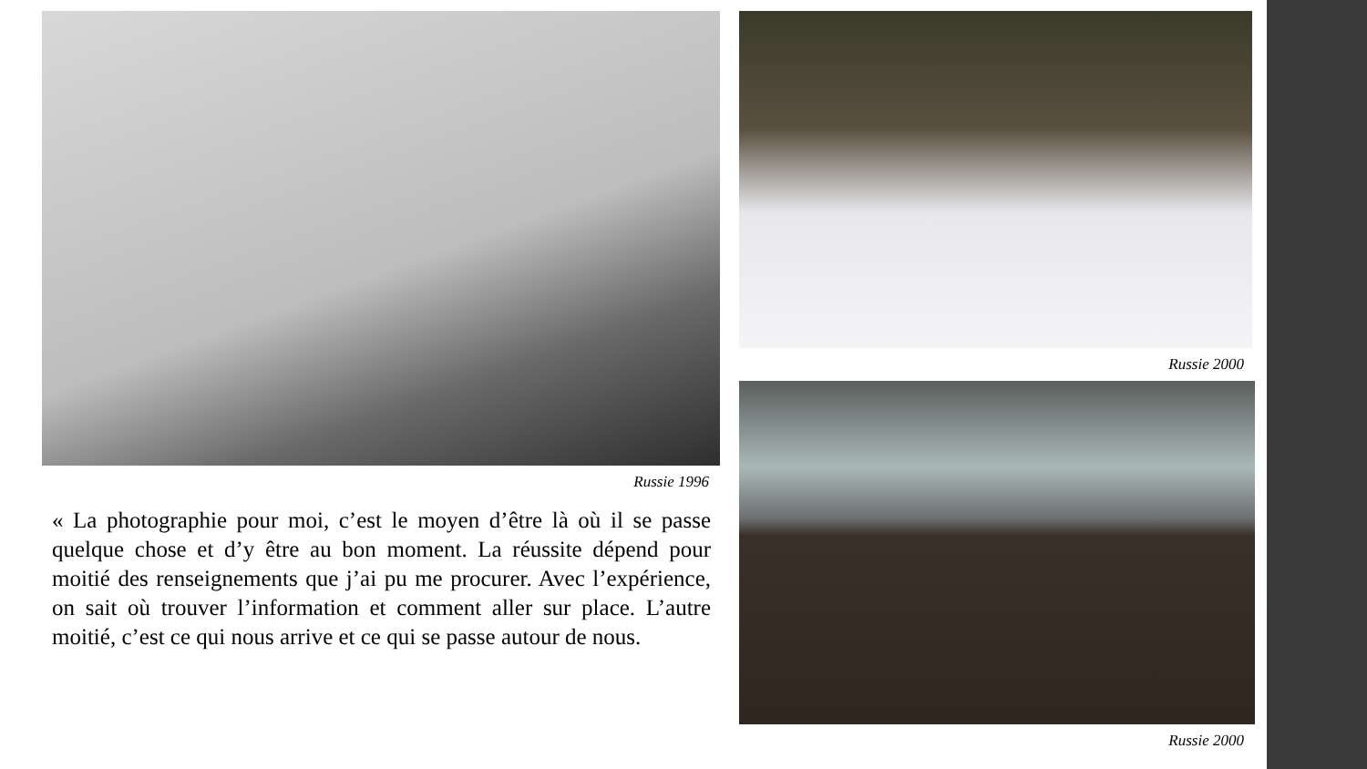Russie 1996
« La photographie pour moi, c’est le moyen d’être là où il se passe quelque chose et d’y être au bon moment. La réussite dépend pour moitié des renseignements que j’ai pu me procurer. Avec l’expérience, on sait où trouver l’information et comment aller sur place. L’autre moitié, c’est ce qui nous arrive et ce qui se passe autour de nous.
Russie 2000
Russie 2000